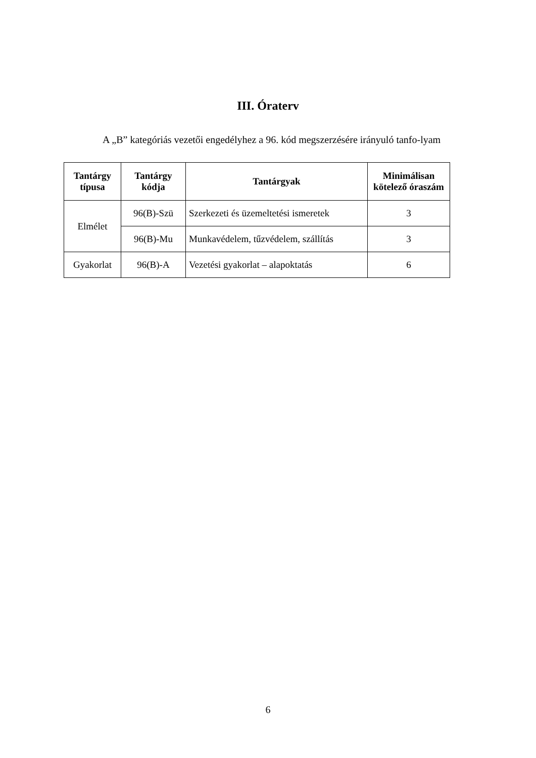III. Óraterv
A „B” kategóriás vezetői engedélyhez a 96. kód megszerzésére irányuló tanfo-lyam
| Tantárgy típusa | Tantárgy kódja | Tantárgyak | Minimálisan kötelező óraszám |
| --- | --- | --- | --- |
| Elmélet | 96(B)-Szü | Szerkezeti és üzemeltetési ismeretek | 3 |
| | 96(B)-Mu | Munkavédelem, tűzvédelem, szállítás | 3 |
| Gyakorlat | 96(B)-A | Vezetési gyakorlat – alapoktatás | 6 |
6